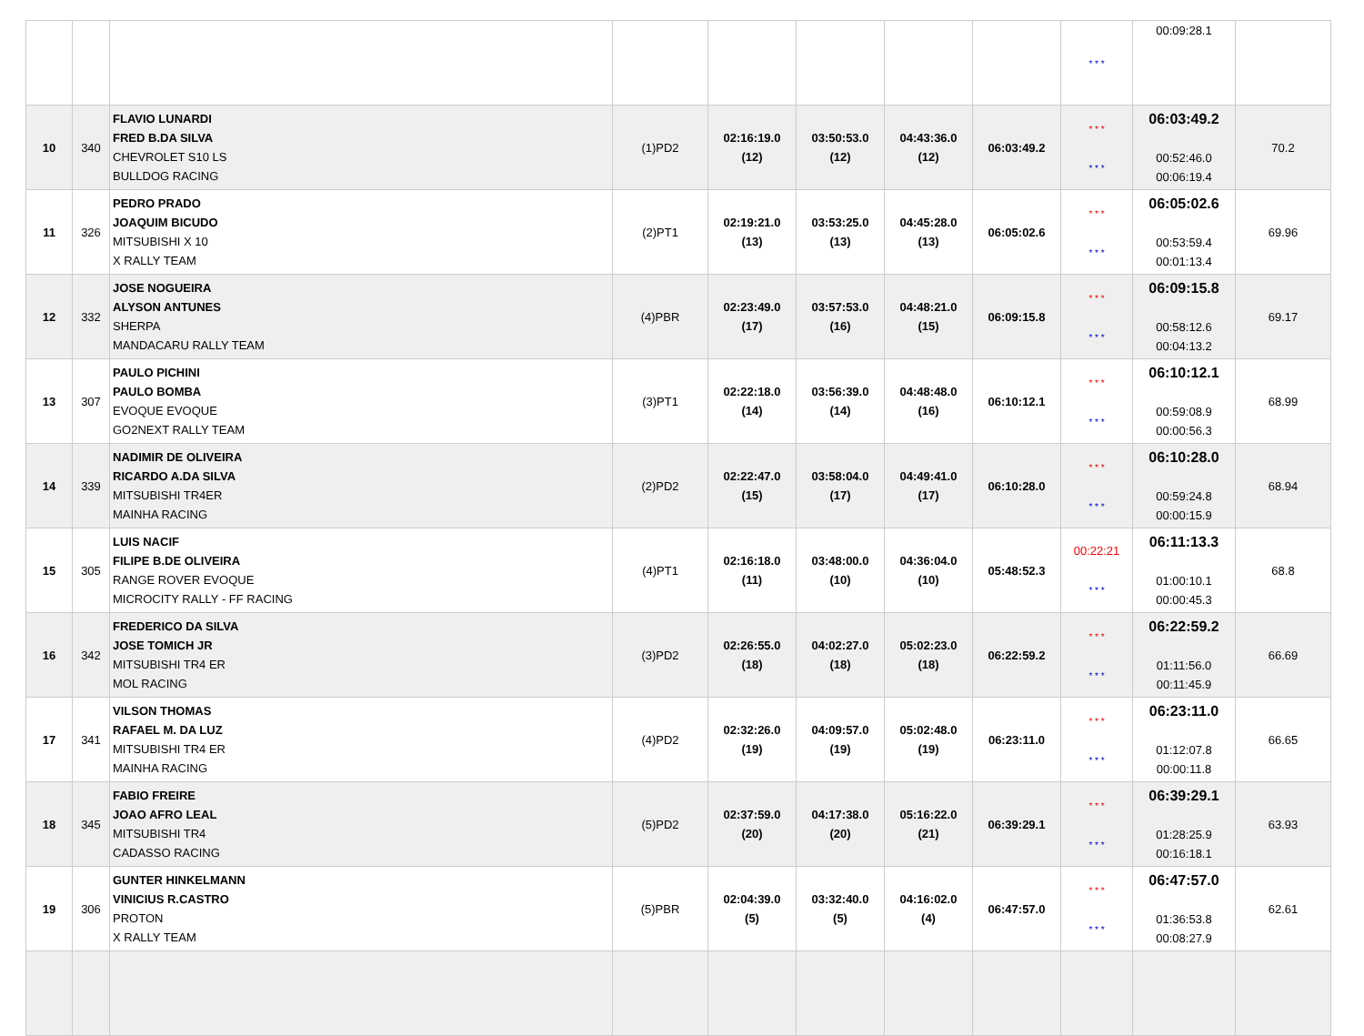| | | | | | | | | * * * | 00:09:28.1 | |
| 10 | 340 | FLAVIO LUNARDI FRED B.DA SILVA CHEVROLET S10 LS BULLDOG RACING | (1)PD2 | 02:16:19.0 (12) | 03:50:53.0 (12) | 04:43:36.0 (12) | 06:03:49.2 | * * * * * * | 06:03:49.2 00:52:46.0 00:06:19.4 | 70.2 |
| 11 | 326 | PEDRO PRADO JOAQUIM BICUDO MITSUBISHI X 10 X RALLY TEAM | (2)PT1 | 02:19:21.0 (13) | 03:53:25.0 (13) | 04:45:28.0 (13) | 06:05:02.6 | * * * * * * | 06:05:02.6 00:53:59.4 00:01:13.4 | 69.96 |
| 12 | 332 | JOSE NOGUEIRA ALYSON ANTUNES SHERPA MANDACARU RALLY TEAM | (4)PBR | 02:23:49.0 (17) | 03:57:53.0 (16) | 04:48:21.0 (15) | 06:09:15.8 | * * * * * * | 06:09:15.8 00:58:12.6 00:04:13.2 | 69.17 |
| 13 | 307 | PAULO PICHINI PAULO BOMBA EVOQUE EVOQUE GO2NEXT RALLY TEAM | (3)PT1 | 02:22:18.0 (14) | 03:56:39.0 (14) | 04:48:48.0 (16) | 06:10:12.1 | * * * * * * | 06:10:12.1 00:59:08.9 00:00:56.3 | 68.99 |
| 14 | 339 | NADIMIR DE OLIVEIRA RICARDO A.DA SILVA MITSUBISHI TR4ER MAINHA RACING | (2)PD2 | 02:22:47.0 (15) | 03:58:04.0 (17) | 04:49:41.0 (17) | 06:10:28.0 | * * * * * * | 06:10:28.0 00:59:24.8 00:00:15.9 | 68.94 |
| 15 | 305 | LUIS NACIF FILIPE B.DE OLIVEIRA RANGE ROVER EVOQUE MICROCITY RALLY - FF RACING | (4)PT1 | 02:16:18.0 (11) | 03:48:00.0 (10) | 04:36:04.0 (10) | 05:48:52.3 | 00:22:21 * * * | 06:11:13.3 01:00:10.1 00:00:45.3 | 68.8 |
| 16 | 342 | FREDERICO DA SILVA JOSE TOMICH JR MITSUBISHI TR4 ER MOL RACING | (3)PD2 | 02:26:55.0 (18) | 04:02:27.0 (18) | 05:02:23.0 (18) | 06:22:59.2 | * * * * * * | 06:22:59.2 01:11:56.0 00:11:45.9 | 66.69 |
| 17 | 341 | VILSON THOMAS RAFAEL M. DA LUZ MITSUBISHI TR4 ER MAINHA RACING | (4)PD2 | 02:32:26.0 (19) | 04:09:57.0 (19) | 05:02:48.0 (19) | 06:23:11.0 | * * * * * * | 06:23:11.0 01:12:07.8 00:00:11.8 | 66.65 |
| 18 | 345 | FABIO FREIRE JOAO AFRO LEAL MITSUBISHI TR4 CADASSO RACING | (5)PD2 | 02:37:59.0 (20) | 04:17:38.0 (20) | 05:16:22.0 (21) | 06:39:29.1 | * * * * * * | 06:39:29.1 01:28:25.9 00:16:18.1 | 63.93 |
| 19 | 306 | GUNTER HINKELMANN VINICIUS R.CASTRO PROTON X RALLY TEAM | (5)PBR | 02:04:39.0 (5) | 03:32:40.0 (5) | 04:16:02.0 (4) | 06:47:57.0 | * * * * * * | 06:47:57.0 01:36:53.8 00:08:27.9 | 62.61 |